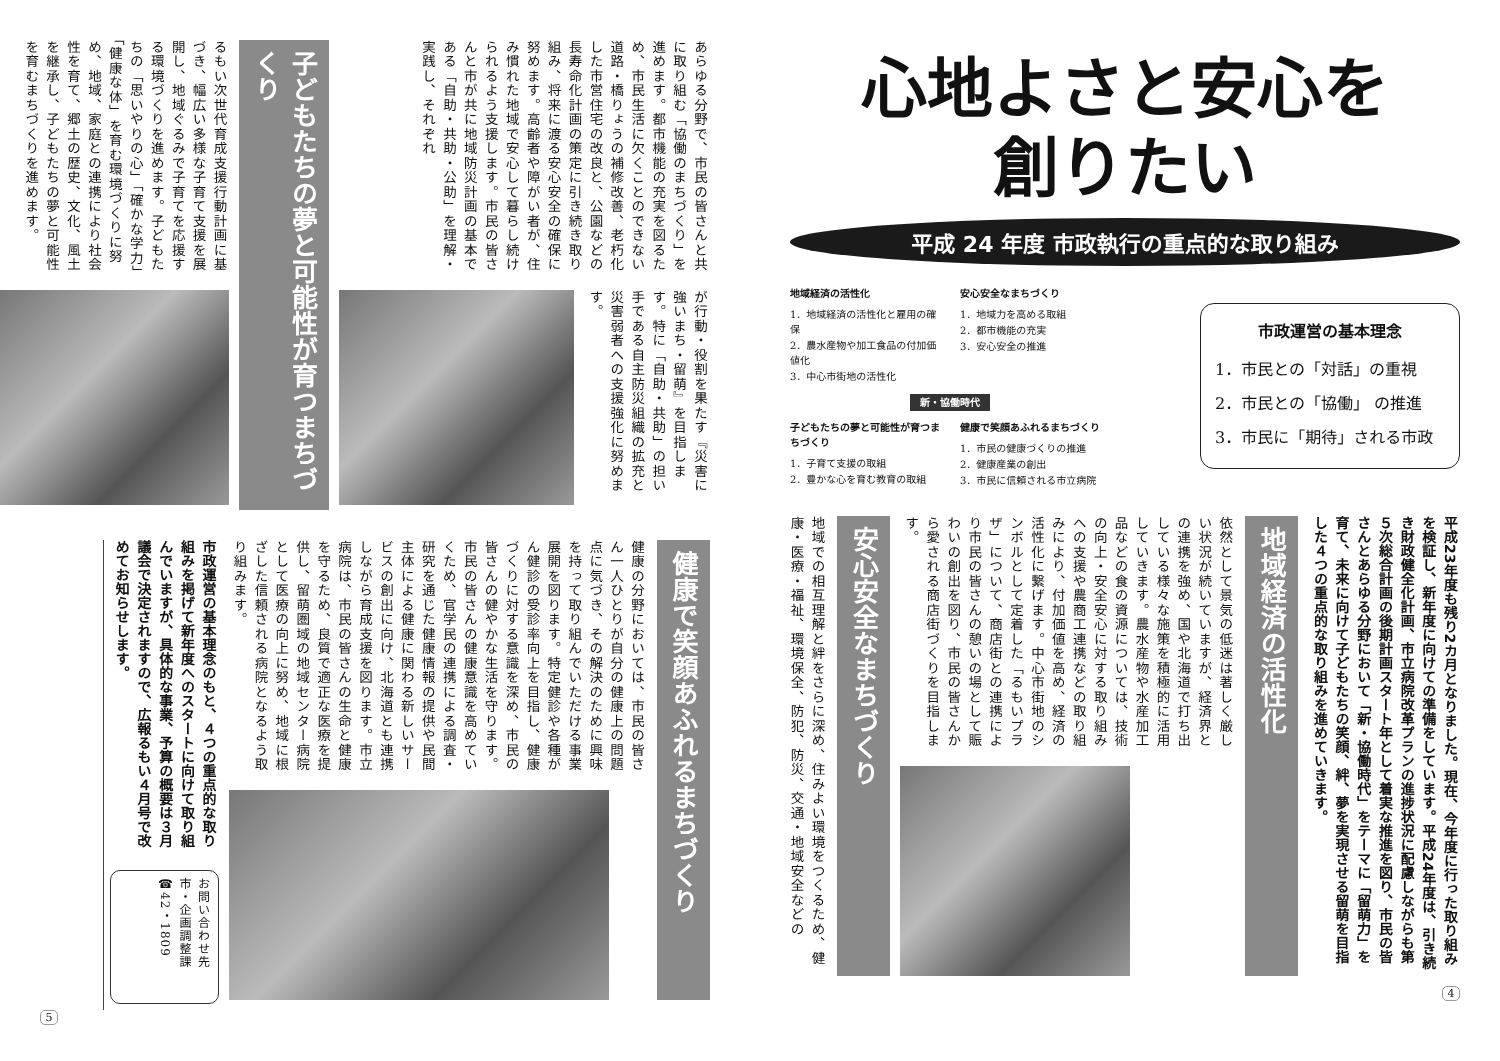心地よさと安心を
創りたい
平成 24 年度 市政執行の重点的な取り組み
地域経済の活性化
1．地域経済の活性化と雇用の確保
2．農水産物や加工食品の付加価値化
3．中心市街地の活性化
安心安全なまちづくり
1．地域力を高める取組
2．都市機能の充実
3．安心安全の推進
新・協働時代
子どもたちの夢と可能性が育つまちづくり
1．子育て支援の取組
2．豊かな心を育む教育の取組
健康で笑顔あふれるまちづくり
1．市民の健康づくりの推進
2．健康産業の創出
3．市民に信頼される市立病院
市政運営の基本理念
1．市民との「対話」の重視
2．市民との「協働」 の推進
3．市民に「期待」される市政
平成23年度も残り2カ月となりました。現在、今年度に行った取り組みを検証し、新年度に向けての準備をしています。平成24年度は、引き続き財政健全化計画、市立病院改革プランの進捗状況に配慮しながらも第５次総合計画の後期計画スタート年として着実な推進を図り、市民の皆さんとあらゆる分野において「新・協働時代」をテーマに「留萌力」を育て、未来に向けて子どもたちの笑顔、絆、夢を実現させる留萌を目指した４つの重点的な取り組みを進めていきます。
地域経済の活性化
依然として景気の低迷は著しく厳しい状況が続いていますが、経済界との連携を強め、国や北海道で打ち出している様々な施策を積極的に活用していきます。農水産物や水産加工品などの食の資源については、技術の向上・安全安心に対する取り組みへの支援や農商工連携などの取り組みにより、付加価値を高め、経済の活性化に繋げます。中心市街地のシンボルとして定着した「るもいプラザ」について、商店街との連携により市民の皆さんの憩いの場として賑わいの創出を図り、市民の皆さんから愛される商店街づくりを目指します。
安心安全なまちづくり
地域での相互理解と絆をさらに深め、住みよい環境をつくるため、健康・医療・福祉、環境保全、防犯、防災、交通・地域安全などの
4
あらゆる分野で、市民の皆さんと共に取り組む「協働のまちづくり」を進めます。都市機能の充実を図るため、市民生活に欠くことのできない道路・橋りょうの補修改善、老朽化した市営住宅の改良と、公園などの長寿命化計画の策定に引き続き取り組み、将来に渡る安心安全の確保に努めます。高齢者や障がい者が、住み慣れた地域で安心して暮らし続けられるよう支援します。市民の皆さんと市が共に地域防災計画の基本である「自助・共助・公助」を理解・実践し、それぞれ
が行動・役割を果たす『災害に強いまち・留萌』を目指します。特に「自助・共助」の担い手である自主防災組織の拡充と災害弱者への支援強化に努めます。
子どもたちの夢と可能性が育つまちづくり
るもい次世代育成支援行動計画に基づき、幅広い多様な子育て支援を展開し、地域ぐるみで子育てを応援する環境づくりを進めます。子どもたちの「思いやりの心」「確かな学力」「健康な体」を育む環境づくりに努め、地域、家庭との連携により社会性を育て、郷土の歴史、文化、風土を継承し、子どもたちの夢と可能性を育むまちづくりを進めます。
健康で笑顔あふれるまちづくり
健康の分野においては、市民の皆さん一人ひとりが自分の健康上の問題点に気づき、その解決のために興味を持って取り組んでいただける事業展開を図ります。特定健診や各種がん健診の受診率向上を目指し、健康づくりに対する意識を深め、市民の皆さんの健やかな生活を守ります。市民の皆さんの健康意識を高めていくため、官学民の連携による調査・研究を通じた健康情報の提供や民間主体による健康に関わる新しいサービスの創出に向け、北海道とも連携しながら育成支援を図ります。市立病院は、市民の皆さんの生命と健康を守るため、良質で適正な医療を提供し、留萌圏域の地域センター病院として医療の向上に努め、地域に根ざした信頼される病院となるよう取り組みます。
市政運営の基本理念のもと、４つの重点的な取り組みを掲げて新年度へのスタートに向けて取り組んでいますが、具体的な事業、予算の概要は３月議会で決定されますので、広報るもい４月号で改めてお知らせします。
お問い合わせ先 市・企画調整課 ☎42・1809
5